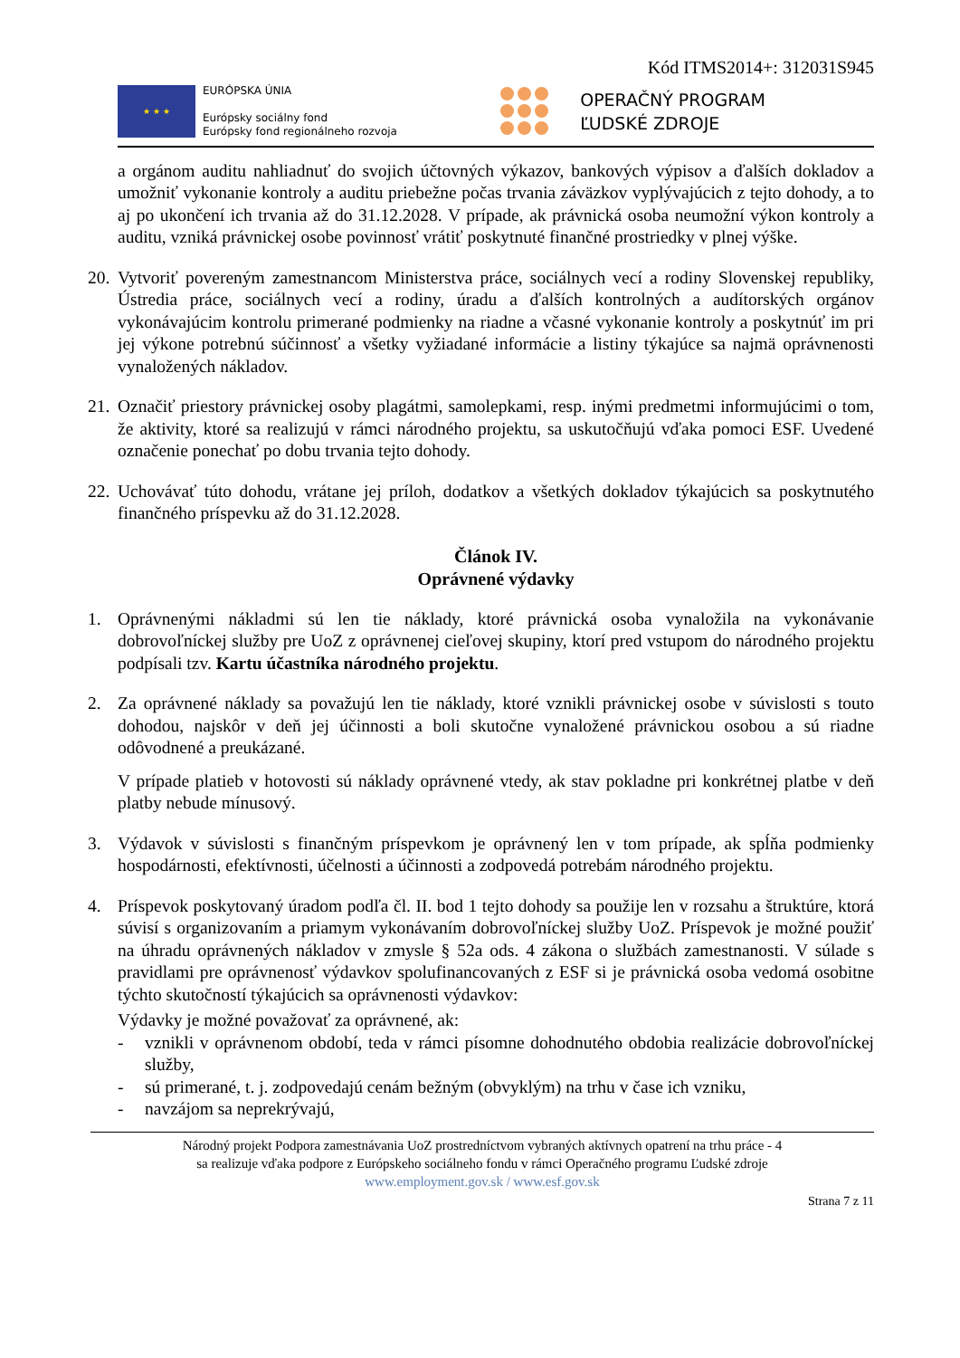Kód ITMS2014+: 312031S945
★ ★ ★
EURÓPSKA ÚNIA
Európsky sociálny fond
Európsky fond regionálneho rozvoja
OPERAČNÝ PROGRAM
ĽUDSKÉ ZDROJE
a orgánom auditu nahliadnuť do svojich účtovných výkazov, bankových výpisov a ďalších dokladov a umožniť vykonanie kontroly a auditu priebežne počas trvania záväzkov vyplývajúcich z tejto dohody, a to aj po ukončení ich trvania až do 31.12.2028. V prípade, ak právnická osoba neumožní výkon kontroly a auditu, vzniká právnickej osobe povinnosť vrátiť poskytnuté finančné prostriedky v plnej výške.
20.
Vytvoriť povereným zamestnancom Ministerstva práce, sociálnych vecí a rodiny Slovenskej republiky, Ústredia práce, sociálnych vecí a rodiny, úradu a ďalších kontrolných a audítorských orgánov vykonávajúcim kontrolu primerané podmienky na riadne a včasné vykonanie kontroly a poskytnúť im pri jej výkone potrebnú súčinnosť a všetky vyžiadané informácie a listiny týkajúce sa najmä oprávnenosti vynaložených nákladov.
21.
Označiť priestory právnickej osoby plagátmi, samolepkami, resp. inými predmetmi informujúcimi o tom, že aktivity, ktoré sa realizujú v rámci národného projektu, sa uskutočňujú vďaka pomoci ESF. Uvedené označenie ponechať po dobu trvania tejto dohody.
22.
Uchovávať túto dohodu, vrátane jej príloh, dodatkov a všetkých dokladov týkajúcich sa poskytnutého finančného príspevku až do 31.12.2028.
Článok IV.
Oprávnené výdavky
1. Oprávnenými nákladmi sú len tie náklady, ktoré právnická osoba vynaložila na vykonávanie dobrovoľníckej služby pre UoZ z oprávnenej cieľovej skupiny, ktorí pred vstupom do národného projektu podpísali tzv. Kartu účastníka národného projektu.
2. Za oprávnené náklady sa považujú len tie náklady, ktoré vznikli právnickej osobe v súvislosti s touto dohodou, najskôr v deň jej účinnosti a boli skutočne vynaložené právnickou osobou a sú riadne odôvodnené a preukázané.
V prípade platieb v hotovosti sú náklady oprávnené vtedy, ak stav pokladne pri konkrétnej platbe v deň platby nebude mínusový.
3. Výdavok v súvislosti s finančným príspevkom je oprávnený len v tom prípade, ak spĺňa podmienky hospodárnosti, efektívnosti, účelnosti a účinnosti a zodpovedá potrebám národného projektu.
4. Príspevok poskytovaný úradom podľa čl. II. bod 1 tejto dohody sa použije len v rozsahu a štruktúre, ktorá súvisí s organizovaním a priamym vykonávaním dobrovoľníckej služby UoZ. Príspevok je možné použiť na úhradu oprávnených nákladov v zmysle § 52a ods. 4 zákona o službách zamestnanosti. V súlade s pravidlami pre oprávnenosť výdavkov spolufinancovaných z ESF si je právnická osoba vedomá osobitne týchto skutočností týkajúcich sa oprávnenosti výdavkov:
Výdavky je možné považovať za oprávnené, ak:
- vznikli v oprávnenom období, teda v rámci písomne dohodnutého obdobia realizácie dobrovoľníckej služby,
- sú primerané, t. j. zodpovedajú cenám bežným (obvyklým) na trhu v čase ich vzniku,
- navzájom sa neprekrývajú,
Národný projekt Podpora zamestnávania UoZ prostredníctvom vybraných aktívnych opatrení na trhu práce - 4
sa realizuje vďaka podpore z Európskeho sociálneho fondu v rámci Operačného programu Ľudské zdroje
www.employment.gov.sk / www.esf.gov.sk
Strana 7 z 11